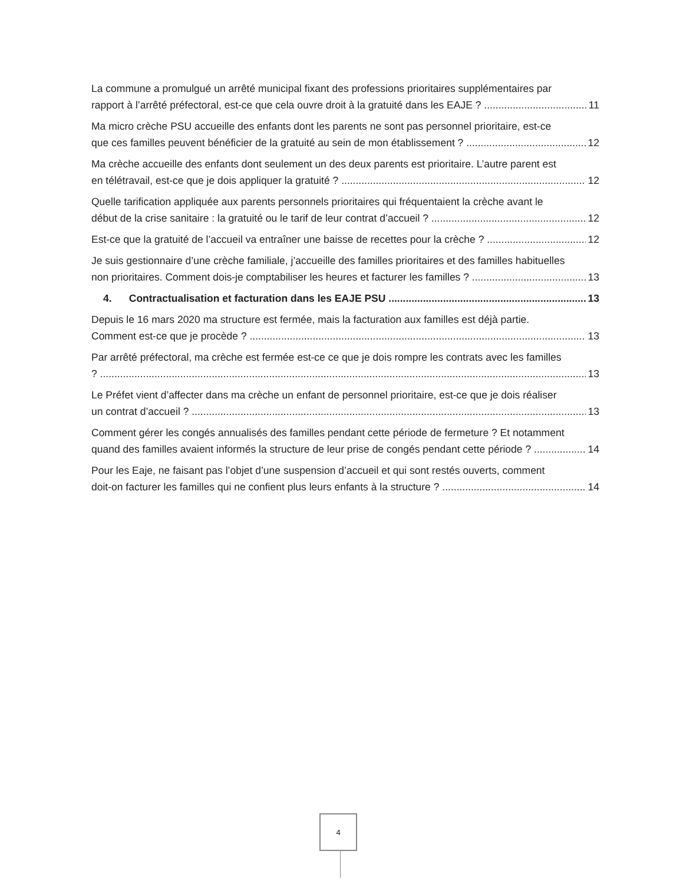La commune a promulgué un arrêté municipal fixant des professions prioritaires supplémentaires par
rapport à l’arrêté préfectoral, est-ce que cela ouvre droit à la gratuité dans les EAJE ? 11
Ma micro crèche PSU accueille des enfants dont les parents ne sont pas personnel prioritaire, est-ce
que ces familles peuvent bénéficier de la gratuité au sein de mon établissement ? 12
Ma crèche accueille des enfants dont seulement un des deux parents est prioritaire. L’autre parent est
en télétravail, est-ce que je dois appliquer la gratuité ? 12
Quelle tarification appliquée aux parents personnels prioritaires qui fréquentaient la crèche avant le
début de la crise sanitaire : la gratuité ou le tarif de leur contrat d’accueil ? 12
Est-ce que la gratuité de l’accueil va entraîner une baisse de recettes pour la crèche ? 12
Je suis gestionnaire d’une crèche familiale, j’accueille des familles prioritaires et des familles habituelles
non prioritaires. Comment dois-je comptabiliser les heures et facturer les familles ? 13
4. Contractualisation et facturation dans les EAJE PSU 13
Depuis le 16 mars 2020 ma structure est fermée, mais la facturation aux familles est déjà partie.
Comment est-ce que je procède ? 13
Par arrêté préfectoral, ma crèche est fermée est-ce ce que je dois rompre les contrats avec les familles
? 13
Le Préfet vient d’affecter dans ma crèche un enfant de personnel prioritaire, est-ce que je dois réaliser
un contrat d’accueil ? 13
Comment gérer les congés annualisés des familles pendant cette période de fermeture ? Et notamment
quand des familles avaient informés la structure de leur prise de congés pendant cette période ? 14
Pour les Eaje, ne faisant pas l’objet d’une suspension d’accueil et qui sont restés ouverts, comment
doit-on facturer les familles qui ne confient plus leurs enfants à la structure ? 14
4